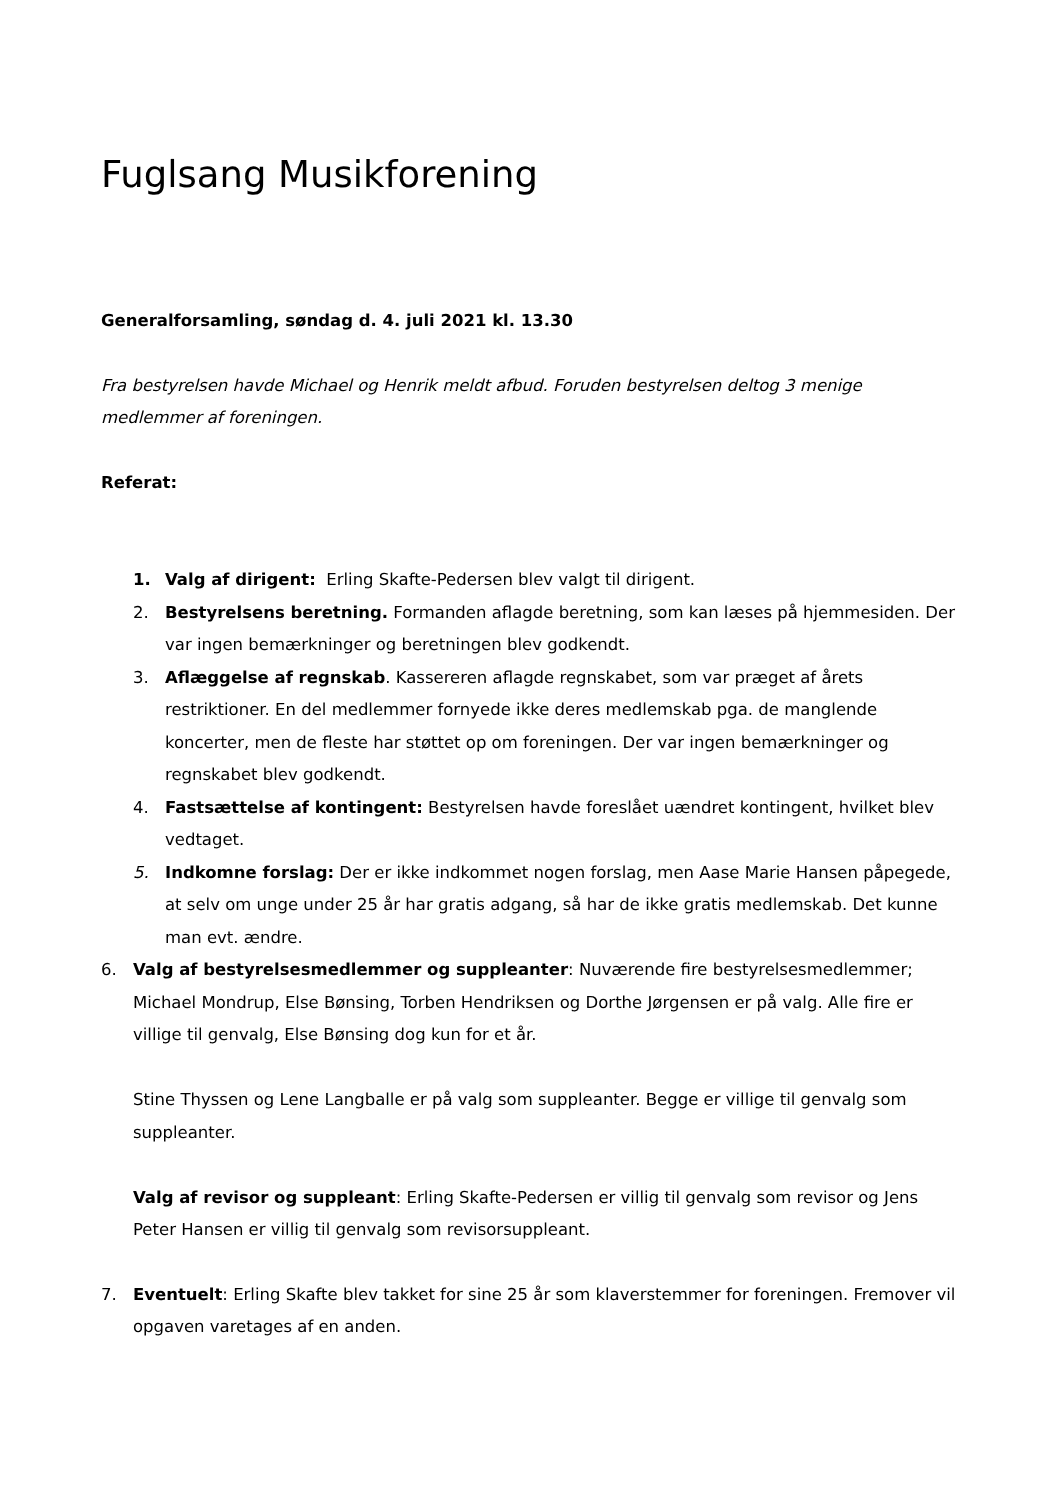Fuglsang Musikforening
Generalforsamling, søndag d. 4. juli 2021 kl. 13.30
Fra bestyrelsen havde Michael og Henrik meldt afbud. Foruden bestyrelsen deltog 3 menige medlemmer af foreningen.
Referat:
1. Valg af dirigent: Erling Skafte-Pedersen blev valgt til dirigent.
2. Bestyrelsens beretning. Formanden aflagde beretning, som kan læses på hjemmesiden. Der var ingen bemærkninger og beretningen blev godkendt.
3. Aflæggelse af regnskab. Kassereren aflagde regnskabet, som var præget af årets restriktioner. En del medlemmer fornyede ikke deres medlemskab pga. de manglende koncerter, men de fleste har støttet op om foreningen. Der var ingen bemærkninger og regnskabet blev godkendt.
4. Fastsættelse af kontingent: Bestyrelsen havde foreslået uændret kontingent, hvilket blev vedtaget.
5. Indkomne forslag: Der er ikke indkommet nogen forslag, men Aase Marie Hansen påpegede, at selv om unge under 25 år har gratis adgang, så har de ikke gratis medlemskab. Det kunne man evt. ændre.
6. Valg af bestyrelsesmedlemmer og suppleanter: Nuværende fire bestyrelsesmedlemmer; Michael Mondrup, Else Bønsing, Torben Hendriksen og Dorthe Jørgensen er på valg. Alle fire er villige til genvalg, Else Bønsing dog kun for et år.
Stine Thyssen og Lene Langballe er på valg som suppleanter. Begge er villige til genvalg som suppleanter.
Valg af revisor og suppleant: Erling Skafte-Pedersen er villig til genvalg som revisor og Jens Peter Hansen er villig til genvalg som revisorsuppleant.
7. Eventuelt: Erling Skafte blev takket for sine 25 år som klaverstemmer for foreningen. Fremover vil opgaven varetages af en anden.